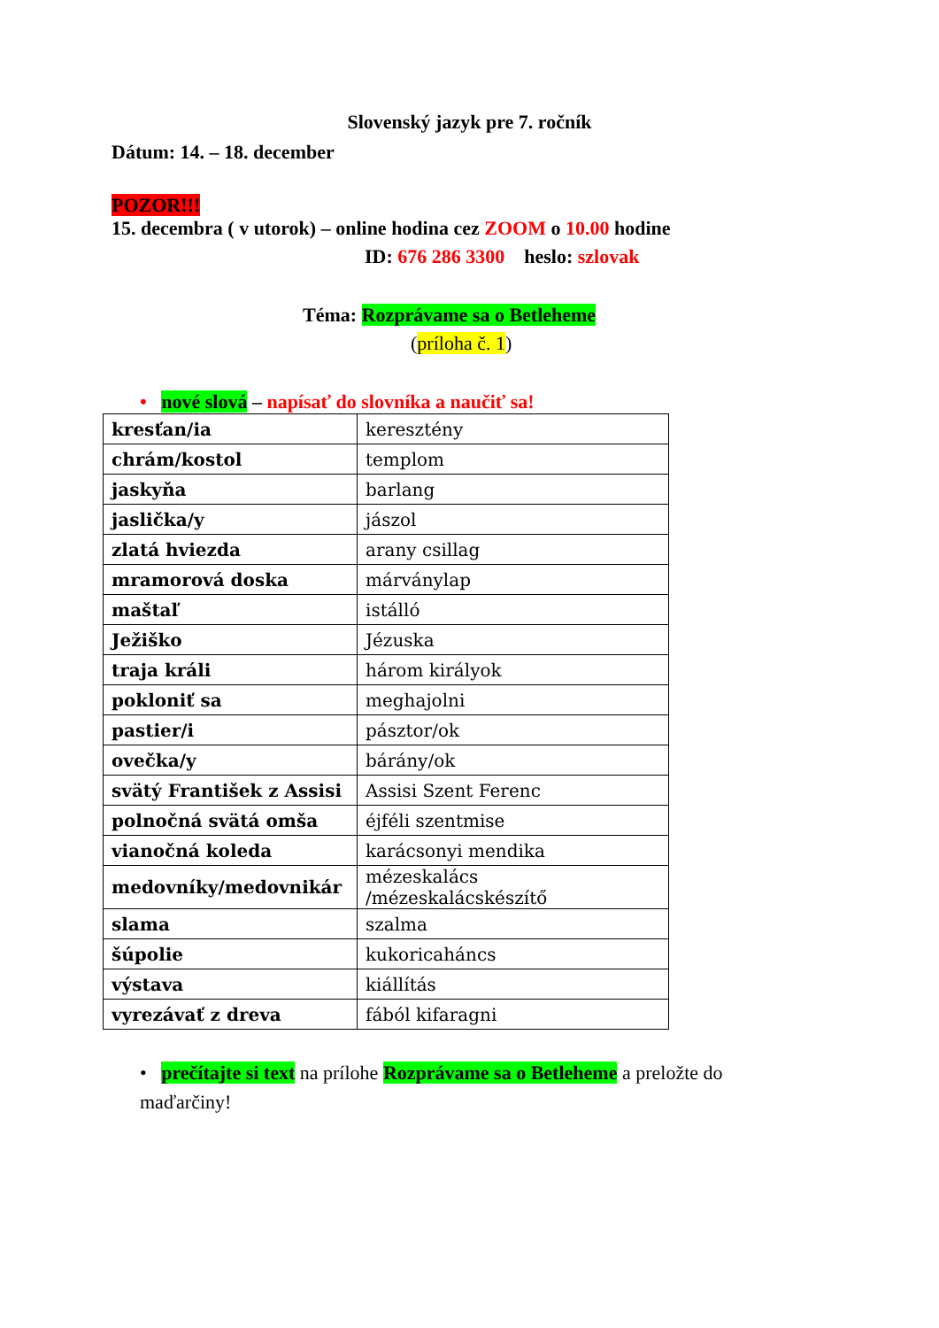Slovenský jazyk pre 7. ročník
Dátum: 14. – 18. december
POZOR!!!
15. decembra ( v utorok) – online hodina cez ZOOM o 10.00 hodine
ID: 676 286 3300 heslo: szlovak
Téma: Rozprávame sa o Betleheme
(príloha č. 1)
• nové slová – napísať do slovníka a naučiť sa!
| kresťan/ia | keresztény |
| chrám/kostol | templom |
| jaskyňa | barlang |
| jaslička/y | jászol |
| zlatá hviezda | arany csillag |
| mramorová doska | márványlap |
| maštaľ | istálló |
| Ježiško | Jézuska |
| traja králi | három királyok |
| pokloniť sa | meghajolni |
| pastier/i | pásztor/ok |
| ovečka/y | bárány/ok |
| svätý František z Assisi | Assisi Szent Ferenc |
| polnočná svätá omša | éjféli szentmise |
| vianočná koleda | karácsonyi mendika |
| medovníky/medovnikár | mézeskalács /mézeskalácskészítő |
| slama | szalma |
| šúpolie | kukoricaháncs |
| výstava | kiállítás |
| vyrezávať z dreva | fából kifaragni |
• prečítajte si text na prílohe Rozprávame sa o Betleheme a preložte do maďarčiny!